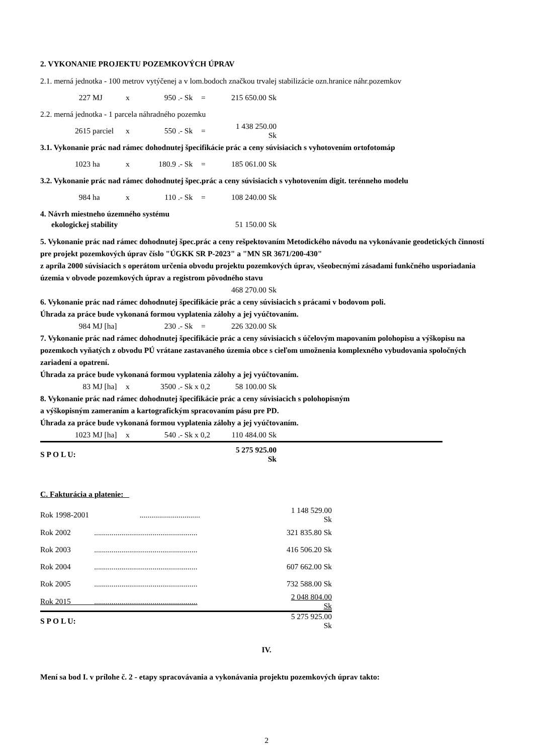2. VYKONANIE PROJEKTU POZEMKOVÝCH ÚPRAV
2.1. merná jednotka - 100 metrov vytýčenej a v lom.bodoch značkou trvalej stabilizácie ozn.hranice náhr.pozemkov
227 MJ x 950 .- Sk = 215 650.00 Sk
2.2. merná jednotka - 1 parcela náhradného pozemku
2615 parciel x 550 .- Sk = 1 438 250.00 Sk
3.1. Vykonanie prác nad rámec dohodnutej špecifikácie prác a ceny súvisiacich s vyhotovením ortofotomáp
1023 ha x 180.9 .- Sk = 185 061.00 Sk
3.2. Vykonanie prác nad rámec dohodnutej špec.prác a ceny súvisiacich s vyhotovením digit. terénneho modelu
984 ha x 110 .- Sk = 108 240.00 Sk
4. Návrh miestneho územného systému
ekologickej stability 51 150.00 Sk
5. Vykonanie prác nad rámec dohodnutej špec.prác a ceny rešpektovaním Metodického návodu na vykonávanie geodetických činností pre projekt pozemkových úprav číslo "ÚGKK SR P-2023" a "MN SR 3671/200-430"
z apríla 2000 súvisiacich s operátom určenia obvodu projektu pozemkových úprav, všeobecnými zásadami funkčného usporiadania územia v obvode pozemkových úprav a registrom pôvodného stavu
468 270.00 Sk
6. Vykonanie prác nad rámec dohodnutej špecifikácie prác a ceny súvisiacich s prácami v bodovom poli.
Úhrada za práce bude vykonaná formou vyplatenia zálohy a jej vyúčtovaním.
984 MJ [ha] 230 .- Sk = 226 320.00 Sk
7. Vykonanie prác nad rámec dohodnutej špecifikácie prác a ceny súvisiacich s účelovým mapovaním polohopisu a výškopisu na pozemkoch vyňatých z obvodu PÚ vrátane zastavaného územia obce s cieľom umožnenia komplexného vybudovania spoločných zariadení a opatrení.
Úhrada za práce bude vykonaná formou vyplatenia zálohy a jej vyúčtovaním.
83 MJ [ha] x 3500 .- Sk x 0,2 58 100.00 Sk
8. Vykonanie prác nad rámec dohodnutej špecifikácie prác a ceny súvisiacich s polohopisným
a výškopisným zameraním a kartografickým spracovaním pásu pre PD.
Úhrada za práce bude vykonaná formou vyplatenia zálohy a jej vyúčtovaním.
1023 MJ [ha] x 540 .- Sk x 0,2 110 484.00 Sk
S P O L U: 5 275 925.00 Sk
C. Fakturácia a platenie:
| Rok 1998-2001 ............................... | 1 148 529.00 Sk |
| Rok 2002 ..................................................... | 321 835.80 Sk |
| Rok 2003 ..................................................... | 416 506.20 Sk |
| Rok 2004 ..................................................... | 607 662.00 Sk |
| Rok 2005 ..................................................... | 732 588.00 Sk |
| Rok 2015 ..................................................... | 2 048 804.00 Sk |
| S P O L U: | 5 275 925.00 Sk |
IV.
Mení sa bod I. v prílohe č. 2 - etapy spracovávania a vykonávania projektu pozemkových úprav takto:
2